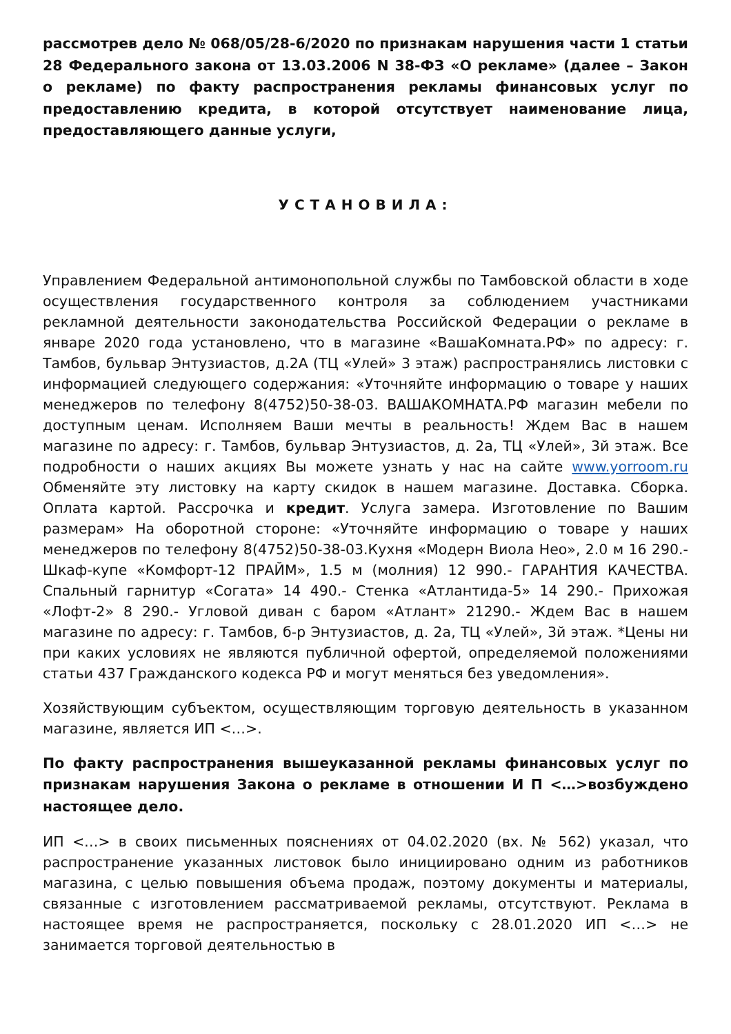рассмотрев дело № 068/05/28-6/2020 по признакам нарушения части 1 статьи 28 Федерального закона от 13.03.2006 N 38-ФЗ «О рекламе» (далее – Закон о рекламе) по факту распространения рекламы финансовых услуг по предоставлению кредита, в которой отсутствует наименование лица, предоставляющего данные услуги,
УСТАНОВИЛА:
Управлением Федеральной антимонопольной службы по Тамбовской области в ходе осуществления государственного контроля за соблюдением участниками рекламной деятельности законодательства Российской Федерации о рекламе в январе 2020 года установлено, что в магазине «ВашаКомната.РФ» по адресу: г. Тамбов, бульвар Энтузиастов, д.2А (ТЦ «Улей» 3 этаж) распространялись листовки с информацией следующего содержания: «Уточняйте информацию о товаре у наших менеджеров по телефону 8(4752)50-38-03. ВАШАКОМНАТА.РФ магазин мебели по доступным ценам. Исполняем Ваши мечты в реальность! Ждем Вас в нашем магазине по адресу: г. Тамбов, бульвар Энтузиастов, д. 2а, ТЦ «Улей», 3й этаж. Все подробности о наших акциях Вы можете узнать у нас на сайте www.yorroom.ru Обменяйте эту листовку на карту скидок в нашем магазине. Доставка. Сборка. Оплата картой. Рассрочка и кредит. Услуга замера. Изготовление по Вашим размерам» На оборотной стороне: «Уточняйте информацию о товаре у наших менеджеров по телефону 8(4752)50-38-03.Кухня «Модерн Виола Нео», 2.0 м 16 290.- Шкаф-купе «Комфорт-12 ПРАЙМ», 1.5 м (молния) 12 990.- ГАРАНТИЯ КАЧЕСТВА. Спальный гарнитур «Согата» 14 490.- Стенка «Атлантида-5» 14 290.- Прихожая «Лофт-2» 8 290.- Угловой диван с баром «Атлант» 21290.- Ждем Вас в нашем магазине по адресу: г. Тамбов, б-р Энтузиастов, д. 2а, ТЦ «Улей», 3й этаж. *Цены ни при каких условиях не являются публичной офертой, определяемой положениями статьи 437 Гражданского кодекса РФ и могут меняться без уведомления».
Хозяйствующим субъектом, осуществляющим торговую деятельность в указанном магазине, является ИП <…>.
По факту распространения вышеуказанной рекламы финансовых услуг по признакам нарушения Закона о рекламе в отношении И П <…>возбуждено настоящее дело.
ИП <…> в своих письменных пояснениях от 04.02.2020 (вх. № 562) указал, что распространение указанных листовок было инициировано одним из работников магазина, с целью повышения объема продаж, поэтому документы и материалы, связанные с изготовлением рассматриваемой рекламы, отсутствуют. Реклама в настоящее время не распространяется, поскольку с 28.01.2020 ИП <…> не занимается торговой деятельностью в